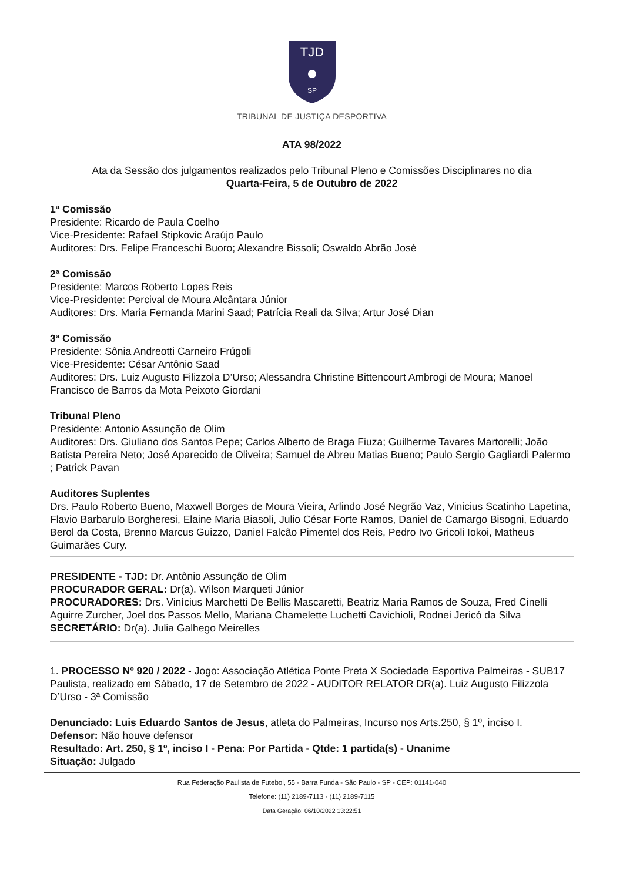TJD
SP
TRIBUNAL DE JUSTIÇA DESPORTIVA
ATA 98/2022
Ata da Sessão dos julgamentos realizados pelo Tribunal Pleno e Comissões Disciplinares no dia
Quarta-Feira, 5 de Outubro de 2022
1ª Comissão
Presidente: Ricardo de Paula Coelho
Vice-Presidente: Rafael Stipkovic Araújo Paulo
Auditores: Drs. Felipe Franceschi Buoro; Alexandre Bissoli; Oswaldo Abrão José
2ª Comissão
Presidente: Marcos Roberto Lopes Reis
Vice-Presidente: Percival de Moura Alcântara Júnior
Auditores: Drs. Maria Fernanda Marini Saad; Patrícia Reali da Silva; Artur José Dian
3ª Comissão
Presidente: Sônia Andreotti Carneiro Frúgoli
Vice-Presidente: César Antônio Saad
Auditores: Drs. Luiz Augusto Filizzola D’Urso; Alessandra Christine Bittencourt Ambrogi de Moura; Manoel Francisco de Barros da Mota Peixoto Giordani
Tribunal Pleno
Presidente: Antonio Assunção de Olim
Auditores: Drs. Giuliano dos Santos Pepe; Carlos Alberto de Braga Fiuza; Guilherme Tavares Martorelli; João Batista Pereira Neto; José Aparecido de Oliveira; Samuel de Abreu Matias Bueno; Paulo Sergio Gagliardi Palermo ; Patrick Pavan
Auditores Suplentes
Drs. Paulo Roberto Bueno, Maxwell Borges de Moura Vieira, Arlindo José Negrão Vaz, Vinicius Scatinho Lapetina, Flavio Barbarulo Borgheresi, Elaine Maria Biasoli, Julio César Forte Ramos, Daniel de Camargo Bisogni, Eduardo Berol da Costa, Brenno Marcus Guizzo, Daniel Falcão Pimentel dos Reis, Pedro Ivo Gricoli Iokoi, Matheus Guimarães Cury.
PRESIDENTE - TJD: Dr. Antônio Assunção de Olim
PROCURADOR GERAL: Dr(a). Wilson Marqueti Júnior
PROCURADORES: Drs. Vinícius Marchetti De Bellis Mascaretti, Beatriz Maria Ramos de Souza, Fred Cinelli Aguirre Zurcher, Joel dos Passos Mello, Mariana Chamelette Luchetti Cavichioli, Rodnei Jericó da Silva
SECRETÁRIO: Dr(a). Julia Galhego Meirelles
1. PROCESSO Nº 920 / 2022 - Jogo: Associação Atlética Ponte Preta X Sociedade Esportiva Palmeiras - SUB17 Paulista, realizado em Sábado, 17 de Setembro de 2022 - AUDITOR RELATOR DR(a). Luiz Augusto Filizzola D’Urso - 3ª Comissão
Denunciado: Luis Eduardo Santos de Jesus, atleta do Palmeiras, Incurso nos Arts.250, § 1º, inciso I.
Defensor: Não houve defensor
Resultado: Art. 250, § 1º, inciso I - Pena: Por Partida - Qtde: 1 partida(s) - Unanime
Situação: Julgado
Rua Federação Paulista de Futebol, 55 - Barra Funda - São Paulo - SP - CEP: 01141-040
Telefone: (11) 2189-7113 - (11) 2189-7115
Data Geração: 06/10/2022 13:22:51